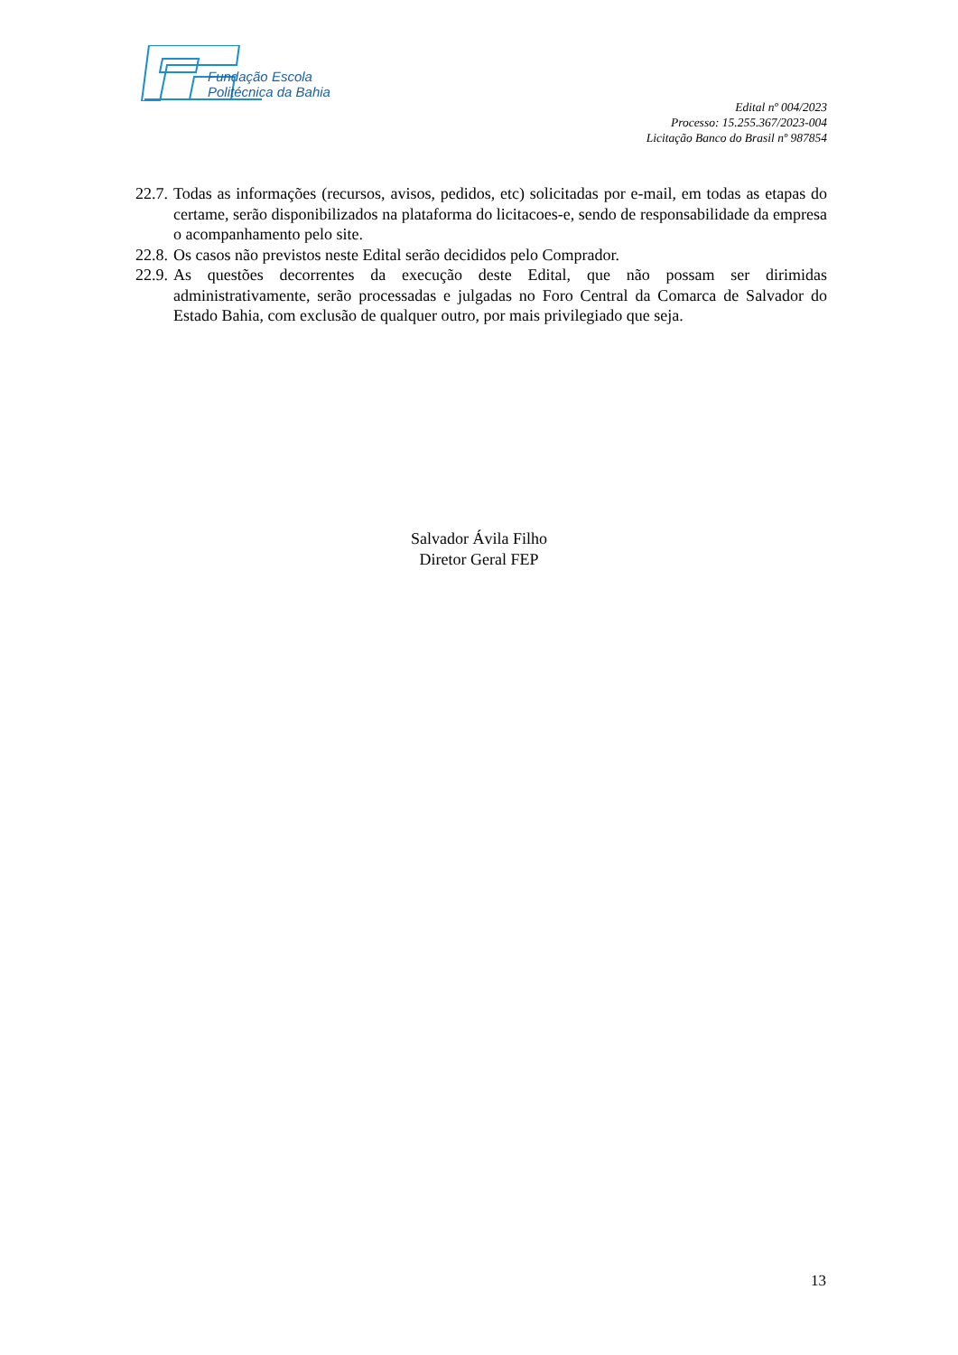Fundação Escola
Politécnica da Bahia
Edital nº 004/2023
Processo: 15.255.367/2023-004
Licitação Banco do Brasil nº 987854
22.7. Todas as informações (recursos, avisos, pedidos, etc) solicitadas por e-mail, em todas as etapas do certame, serão disponibilizados na plataforma do licitacoes-e, sendo de responsabilidade da empresa o acompanhamento pelo site.
22.8. Os casos não previstos neste Edital serão decididos pelo Comprador.
22.9. As questões decorrentes da execução deste Edital, que não possam ser dirimidas administrativamente, serão processadas e julgadas no Foro Central da Comarca de Salvador do Estado Bahia, com exclusão de qualquer outro, por mais privilegiado que seja.
Salvador Ávila Filho
Diretor Geral FEP
13